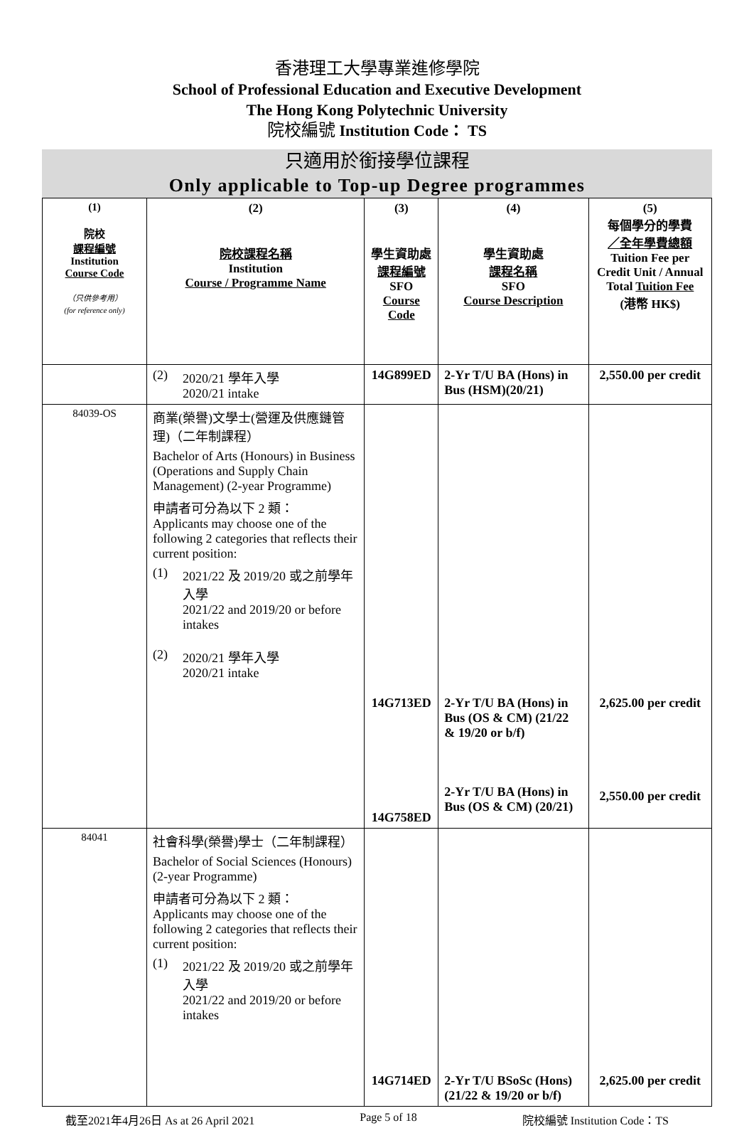香港理工大學專業進修學院
School of Professional Education and Executive Development
The Hong Kong Polytechnic University
院校編號 Institution Code： TS
只適用於銜接學位課程
Only applicable to Top-up Degree programmes
| (1) 院校 課程編號 Institution Course Code （只供參考用） (for reference only) | (2) 院校課程名稱 Institution Course / Programme Name | (3) 學生資助處 課程編號 SFO Course Code | (4) 學生資助處 課程名稱 SFO Course Description | (5) 每個學分的學費 ／全年學費總額 Tuition Fee per Credit Unit / Annual Total Tuition Fee (港幣 HK$) |
| --- | --- | --- | --- | --- |
| | (2) 2020/21 學年入學 2020/21 intake | 14G899ED | 2-Yr T/U BA (Hons) in Bus (HSM)(20/21) | 2,550.00 per credit |
| 84039-OS | 商業(榮譽)文學士(營運及供應鏈管理)（二年制課程） Bachelor of Arts (Honours) in Business (Operations and Supply Chain Management) (2-year Programme) 申請者可分為以下 2 類： Applicants may choose one of the following 2 categories that reflects their current position: (1) 2021/22 及 2019/20 或之前學年入學 2021/22 and 2019/20 or before intakes (2) 2020/21 學年入學 2020/21 intake | 14G713ED 14G758ED | 2-Yr T/U BA (Hons) in Bus (OS & CM) (21/22 & 19/20 or b/f) 2-Yr T/U BA (Hons) in Bus (OS & CM) (20/21) | 2,625.00 per credit 2,550.00 per credit |
| 84041 | 社會科學(榮譽)學士（二年制課程） Bachelor of Social Sciences (Honours) (2-year Programme) 申請者可分為以下 2 類： Applicants may choose one of the following 2 categories that reflects their current position: (1) 2021/22 及 2019/20 或之前學年入學 2021/22 and 2019/20 or before intakes | 14G714ED | 2-Yr T/U BSoSc (Hons)(21/22 & 19/20 or b/f) | 2,625.00 per credit |
截至2021年4月26日 As at 26 April 2021 Page 5 of 18 院校編號 Institution Code：TS